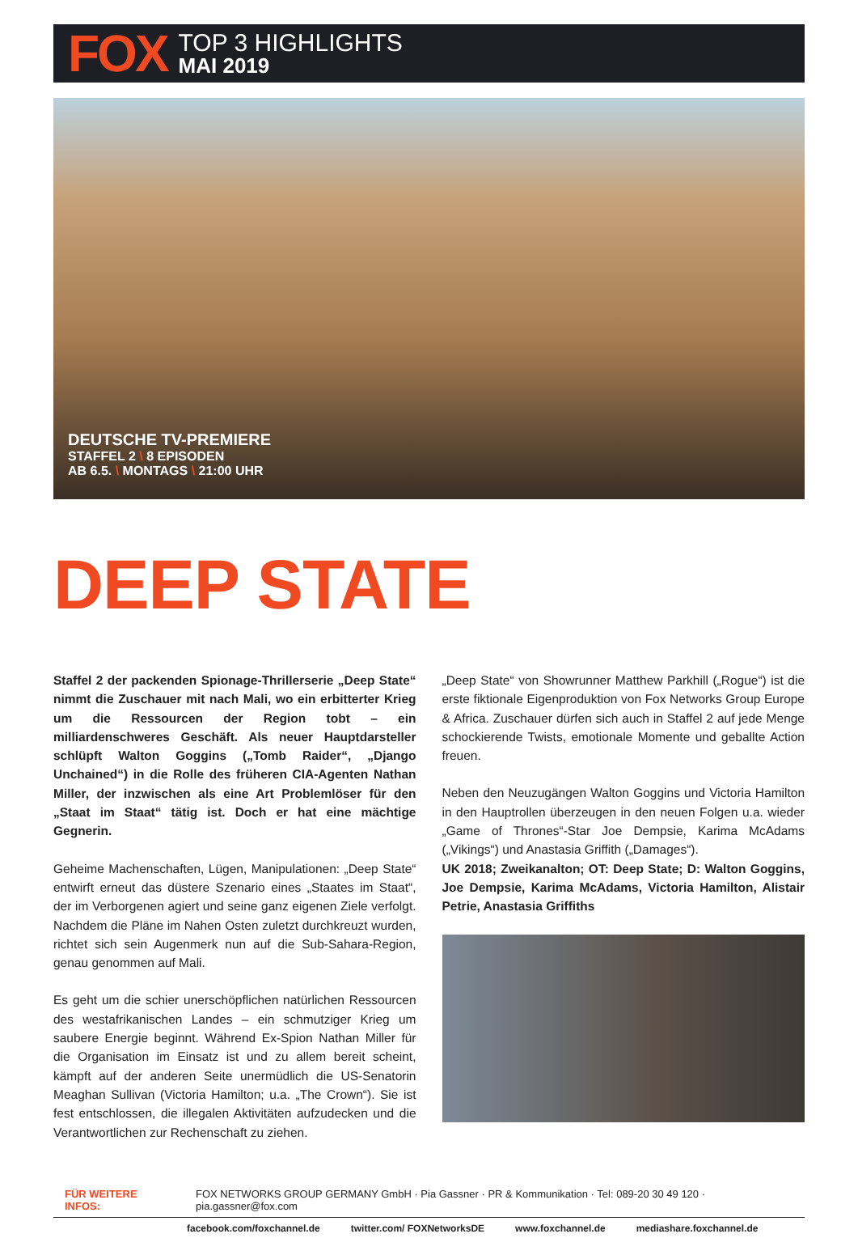FOX
TOP 3 HIGHLIGHTS
MAI 2019
DEUTSCHE TV-PREMIERE
STAFFEL 2 \ 8 EPISODEN
AB 6.5. \ MONTAGS \ 21:00 UHR
DEEP STATE
Staffel 2 der packenden Spionage-Thrillerserie „Deep State“ nimmt die Zuschauer mit nach Mali, wo ein erbitterter Krieg um die Ressourcen der Region tobt – ein milliardenschweres Geschäft. Als neuer Hauptdarsteller schlüpft Walton Goggins („Tomb Raider“, „Django Unchained“) in die Rolle des früheren CIA-Agenten Nathan Miller, der inzwischen als eine Art Problemlöser für den „Staat im Staat“ tätig ist. Doch er hat eine mächtige Gegnerin.
Geheime Machenschaften, Lügen, Manipulationen: „Deep State“ entwirft erneut das düstere Szenario eines „Staates im Staat“, der im Verborgenen agiert und seine ganz eigenen Ziele verfolgt. Nachdem die Pläne im Nahen Osten zuletzt durchkreuzt wurden, richtet sich sein Augenmerk nun auf die Sub-Sahara-Region, genau genommen auf Mali.
Es geht um die schier unerschöpflichen natürlichen Ressourcen des westafrikanischen Landes – ein schmutziger Krieg um saubere Energie beginnt. Während Ex-Spion Nathan Miller für die Organisation im Einsatz ist und zu allem bereit scheint, kämpft auf der anderen Seite unermüdlich die US-Senatorin Meaghan Sullivan (Victoria Hamilton; u.a. „The Crown“). Sie ist fest entschlossen, die illegalen Aktivitäten aufzudecken und die Verantwortlichen zur Rechenschaft zu ziehen.
„Deep State“ von Showrunner Matthew Parkhill („Rogue“) ist die erste fiktionale Eigenproduktion von Fox Networks Group Europe & Africa. Zuschauer dürfen sich auch in Staffel 2 auf jede Menge schockierende Twists, emotionale Momente und geballte Action freuen.
Neben den Neuzugängen Walton Goggins und Victoria Hamilton in den Hauptrollen überzeugen in den neuen Folgen u.a. wieder „Game of Thrones“-Star Joe Dempsie, Karima McAdams („Vikings“) und Anastasia Griffith („Damages“).
UK 2018; Zweikanalton; OT: Deep State; D: Walton Goggins, Joe Dempsie, Karima McAdams, Victoria Hamilton, Alistair Petrie, Anastasia Griffiths
FÜR WEITERE INFOS: FOX NETWORKS GROUP GERMANY GmbH · Pia Gassner · PR & Kommunikation · Tel: 089-20 30 49 120 · pia.gassner@fox.com
facebook.com/foxchannel.de twitter.com/ FOXNetworksDE www.foxchannel.de mediashare.foxchannel.de